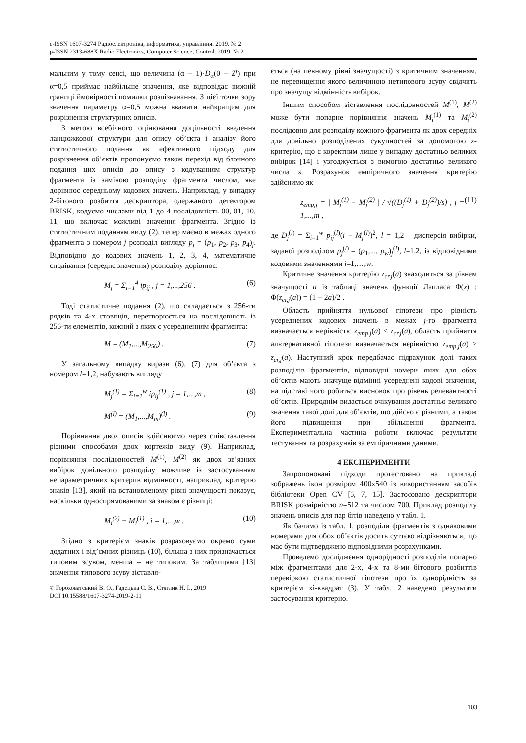e-ISSN 1607-3274 Радіоелектроніка, інформатика, управління. 2019. № 2
p-ISSN 2313-688X Radio Electronics, Computer Science, Control. 2019. № 2
мальним у тому сенсі, що величина (α − 1)·D<sub>α</sub>(0 − Z<sup>j</sup>) при α=0,5 приймає найбільше значення, яке відповідає нижній границі ймовірності помилки розпізнавання. З цієї точки зору значення параметру α=0,5 можна вважати найкращим для розрізнення структурних описів.
З метою всебічного оцінювання доцільності введення ланцюжкової структури для опису об’єкта і аналізу його статистичного подання як ефективного підходу для розрізнення об’єктів пропонуємо також перехід від блочного подання цих описів до опису з кодуванням структур фрагмента із заміною розподілу фрагмента числом, яке дорівнює середньому кодових значень. Наприклад, у випадку 2-бітового розбиття дескриптора, одержаного детектором BRISK, кодуємо числами від 1 до 4 послідовність 00, 01, 10, 11, що включає можливі значення фрагмента. Згідно із статистичним поданням виду (2), тепер маємо в межах одного фрагмента з номером j розподіл вигляду p<sub>j</sub> = (p<sub>1</sub>, p<sub>2</sub>, p<sub>3</sub>, p<sub>4</sub>)<sub>j</sub>. Відповідно до кодових значень 1, 2, 3, 4, математичне сподівання (середнє значення) розподілу дорівнює:
M<sub>j</sub> = Σ<sub>i=1</sub><sup>4</sup> ip<sub>ij</sub> , j = 1,...,256 . (6)
Тоді статистичне подання (2), що складається з 256-ти рядків та 4-х стовпців, перетворюється на послідовність із 256-ти елементів, кожний з яких є усередненням фрагмента:
M = (M<sub>1</sub>,...,M<sub>256</sub>) . (7)
У загальному випадку вирази (6), (7) для об’єкта з номером l=1,2, набувають вигляду
M<sub>j</sub><sup>(1)</sup> = Σ<sub>i=1</sub><sup>w</sup> ip<sub>ij</sub><sup>(1)</sup> , j = 1,...,m , (8)
M<sup>(l)</sup> = (M<sub>1</sub>,...,M<sub>m</sub>)<sup>(l)</sup> . (9)
Порівняння двох описів здійснюємо через співставлення різними способами двох кортежів виду (9). Наприклад, порівняння послідовностей M<sup>(1)</sup>, M<sup>(2)</sup> як двох зв’язних вибірок довільного розподілу можливе із застосуванням непараметричних критеріїв відмінності, наприклад, критерію знаків [13], який на встановленому рівні значущості показує, наскільки односпрямованими за знаком є різниці:
M<sub>i</sub><sup>(2)</sup> − M<sub>i</sub><sup>(1)</sup> , i = 1,...,w . (10)
Згідно з критерієм знаків розраховуємо окремо суми додатних і від’ємних різниць (10), більша з них призначається типовим зсувом, менша – не типовим. За таблицями [13] значення типового зсуву зіставля-
© Гороховатський В. О., Гадецька С. В., Стяглик Н. І., 2019
DOI 10.15588/1607-3274-2019-2-11
ється (на певному рівні значущості) з критичним значенням, не перевищення якого величиною нетипового зсуву свідчить про значущу відмінність вибірок.
Іншим способом зіставлення послідовностей M<sup>(1)</sup>, M<sup>(2)</sup> може бути попарне порівняння значень M<sub>i</sub><sup>(1)</sup> та M<sub>i</sub><sup>(2)</sup> послідовно для розподілу кожного фрагмента як двох середніх для довільно розподілених сукупностей за допомогою z-критерію, що є коректним лише у випадку достатньо великих вибірок [14] і узгоджується з вимогою достатньо великого числа s. Розрахунок емпіричного значення критерію здійснимо як
z<sub>emp,j</sub> = | M<sub>j</sub><sup>(1)</sup> − M<sub>j</sub><sup>(2)</sup> | / √((D<sub>j</sub><sup>(1)</sup> + D<sub>j</sub><sup>(2)</sup>)/s) , j = 1,...,m , (11)
де D<sub>j</sub><sup>(l)</sup> = Σ<sub>i=1</sub><sup>w</sup> p<sub>ij</sub><sup>(l)</sup>(i − M<sub>j</sub><sup>(l)</sup>)<sup>2</sup>, l = 1,2 – дисперсія вибірки, заданої розподілом p<sub>j</sub><sup>(l)</sup> = (p<sub>1</sub>,..., p<sub>w</sub>)<sub>j</sub><sup>(l)</sup>, l=1,2, із відповідними кодовими значеннями i=1,…,w.
Критичне значення критерію z<sub>cr,j</sub>(a) знаходиться за рівнем значущості a із таблиці значень функції Лапласа Φ(x) : Φ(z<sub>cr,j</sub>(a)) = (1 − 2a)/2 .
Область прийняття нульової гіпотези про рівність усереднених кодових значень в межах j-го фрагмента визначається нерівністю z<sub>emp,j</sub>(a) < z<sub>cr,j</sub>(a), область прийняття альтернативної гіпотези визначається нерівністю z<sub>emp,j</sub>(a) > z<sub>cr,j</sub>(a). Наступний крок передбачає підрахунок долі таких розподілів фрагментів, відповідні номери яких для обох об’єктів мають значуще відмінні усереднені кодові значення, на підставі чого робиться висновок про рівень релевантності об’єктів. Природнім видається очікування достатньо великого значення такої долі для об’єктів, що дійсно є різними, а також його підвищення при збільшенні фрагмента. Експериментальна частина роботи включає результати тестування та розрахунків за емпіричними даними.
4 ЕКСПЕРИМЕНТИ
Запропоновані підходи протестовано на прикладі зображень ікон розміром 400х540 із використанням засобів бібліотеки Open CV [6, 7, 15]. Застосовано дескриптори BRISK розмірністю n=512 та числом 700. Приклад розподілу значень описів для пар бітів наведено у табл. 1.
Як бачимо із табл. 1, розподіли фрагментів з однаковими номерами для обох об’єктів досить суттєво відрізняються, що має бути підтверджено відповідними розрахунками.
Проведемо дослідження однорідності розподілів попарно між фрагментами для 2-х, 4-х та 8-ми бітового розбиттів перевіркою статистичної гіпотези про їх однорідність за критерієм хі-квадрат (3). У табл. 2 наведено результати застосування критерію.
103